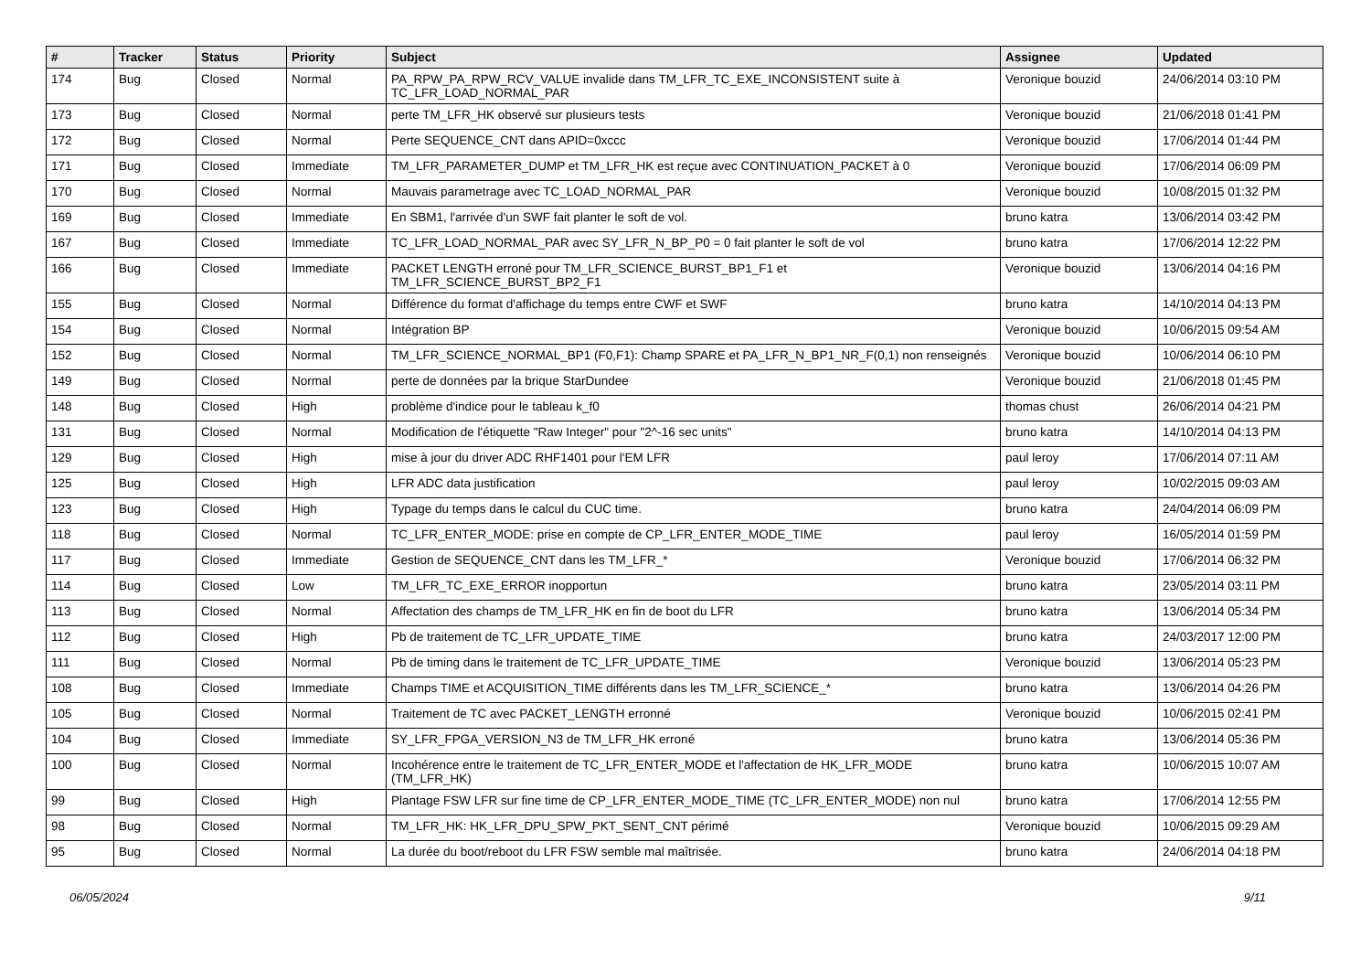| # | Tracker | Status | Priority | Subject | Assignee | Updated |
| --- | --- | --- | --- | --- | --- | --- |
| 174 | Bug | Closed | Normal | PA_RPW_PA_RPW_RCV_VALUE invalide dans TM_LFR_TC_EXE_INCONSISTENT suite à TC_LFR_LOAD_NORMAL_PAR | Veronique bouzid | 24/06/2014 03:10 PM |
| 173 | Bug | Closed | Normal | perte TM_LFR_HK observé sur plusieurs tests | Veronique bouzid | 21/06/2018 01:41 PM |
| 172 | Bug | Closed | Normal | Perte SEQUENCE_CNT dans APID=0xccc | Veronique bouzid | 17/06/2014 01:44 PM |
| 171 | Bug | Closed | Immediate | TM_LFR_PARAMETER_DUMP et TM_LFR_HK est reçue avec CONTINUATION_PACKET à 0 | Veronique bouzid | 17/06/2014 06:09 PM |
| 170 | Bug | Closed | Normal | Mauvais parametrage avec TC_LOAD_NORMAL_PAR | Veronique bouzid | 10/08/2015 01:32 PM |
| 169 | Bug | Closed | Immediate | En SBM1, l'arrivée d'un SWF fait planter le soft de vol. | bruno katra | 13/06/2014 03:42 PM |
| 167 | Bug | Closed | Immediate | TC_LFR_LOAD_NORMAL_PAR avec SY_LFR_N_BP_P0 = 0 fait planter le soft de vol | bruno katra | 17/06/2014 12:22 PM |
| 166 | Bug | Closed | Immediate | PACKET LENGTH erroné pour TM_LFR_SCIENCE_BURST_BP1_F1 et TM_LFR_SCIENCE_BURST_BP2_F1 | Veronique bouzid | 13/06/2014 04:16 PM |
| 155 | Bug | Closed | Normal | Différence du format d'affichage du temps entre CWF et SWF | bruno katra | 14/10/2014 04:13 PM |
| 154 | Bug | Closed | Normal | Intégration BP | Veronique bouzid | 10/06/2015 09:54 AM |
| 152 | Bug | Closed | Normal | TM_LFR_SCIENCE_NORMAL_BP1 (F0,F1): Champ SPARE et PA_LFR_N_BP1_NR_F(0,1) non renseignés | Veronique bouzid | 10/06/2014 06:10 PM |
| 149 | Bug | Closed | Normal | perte de données par la brique StarDundee | Veronique bouzid | 21/06/2018 01:45 PM |
| 148 | Bug | Closed | High | problème d'indice pour le tableau k_f0 | thomas chust | 26/06/2014 04:21 PM |
| 131 | Bug | Closed | Normal | Modification de l'étiquette "Raw Integer" pour "2^-16 sec units" | bruno katra | 14/10/2014 04:13 PM |
| 129 | Bug | Closed | High | mise à jour du driver ADC RHF1401 pour l'EM LFR | paul leroy | 17/06/2014 07:11 AM |
| 125 | Bug | Closed | High | LFR ADC data justification | paul leroy | 10/02/2015 09:03 AM |
| 123 | Bug | Closed | High | Typage du temps dans le calcul du CUC time. | bruno katra | 24/04/2014 06:09 PM |
| 118 | Bug | Closed | Normal | TC_LFR_ENTER_MODE: prise en compte de CP_LFR_ENTER_MODE_TIME | paul leroy | 16/05/2014 01:59 PM |
| 117 | Bug | Closed | Immediate | Gestion de SEQUENCE_CNT dans les TM_LFR_* | Veronique bouzid | 17/06/2014 06:32 PM |
| 114 | Bug | Closed | Low | TM_LFR_TC_EXE_ERROR inopportun | bruno katra | 23/05/2014 03:11 PM |
| 113 | Bug | Closed | Normal | Affectation des champs de TM_LFR_HK en fin de boot du LFR | bruno katra | 13/06/2014 05:34 PM |
| 112 | Bug | Closed | High | Pb de traitement de TC_LFR_UPDATE_TIME | bruno katra | 24/03/2017 12:00 PM |
| 111 | Bug | Closed | Normal | Pb de timing dans le traitement de TC_LFR_UPDATE_TIME | Veronique bouzid | 13/06/2014 05:23 PM |
| 108 | Bug | Closed | Immediate | Champs TIME et ACQUISITION_TIME différents dans les TM_LFR_SCIENCE_* | bruno katra | 13/06/2014 04:26 PM |
| 105 | Bug | Closed | Normal | Traitement de TC avec PACKET_LENGTH erronné | Veronique bouzid | 10/06/2015 02:41 PM |
| 104 | Bug | Closed | Immediate | SY_LFR_FPGA_VERSION_N3 de TM_LFR_HK erroné | bruno katra | 13/06/2014 05:36 PM |
| 100 | Bug | Closed | Normal | Incohérence entre le traitement de TC_LFR_ENTER_MODE et l'affectation de HK_LFR_MODE (TM_LFR_HK) | bruno katra | 10/06/2015 10:07 AM |
| 99 | Bug | Closed | High | Plantage FSW LFR sur fine time de CP_LFR_ENTER_MODE_TIME (TC_LFR_ENTER_MODE) non nul | bruno katra | 17/06/2014 12:55 PM |
| 98 | Bug | Closed | Normal | TM_LFR_HK: HK_LFR_DPU_SPW_PKT_SENT_CNT périmé | Veronique bouzid | 10/06/2015 09:29 AM |
| 95 | Bug | Closed | Normal | La durée du boot/reboot du LFR FSW semble mal maîtrisée. | bruno katra | 24/06/2014 04:18 PM |
06/05/2024 9/11